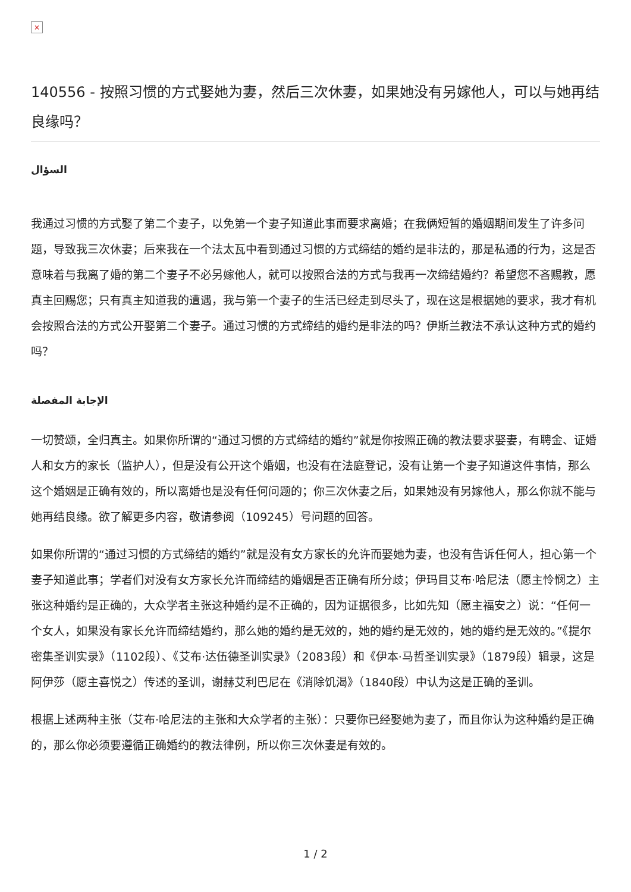×
140556 - 按照习惯的方式娶她为妻，然后三次休妻，如果她没有另嫁他人，可以与她再结良缘吗？
السؤال
我通过习惯的方式娶了第二个妻子，以免第一个妻子知道此事而要求离婚；在我俩短暂的婚姻期间发生了许多问题，导致我三次休妻；后来我在一个法太瓦中看到通过习惯的方式缔结的婚约是非法的，那是私通的行为，这是否意味着与我离了婚的第二个妻子不必另嫁他人，就可以按照合法的方式与我再一次缔结婚约？希望您不吝赐教，愿真主回赐您；只有真主知道我的遭遇，我与第一个妻子的生活已经走到尽头了，现在这是根据她的要求，我才有机会按照合法的方式公开娶第二个妻子。通过习惯的方式缔结的婚约是非法的吗？伊斯兰教法不承认这种方式的婚约吗？
الإجابة المفصلة
一切赞颂，全归真主。如果你所谓的“通过习惯的方式缔结的婚约”就是你按照正确的教法要求娶妻，有聘金、证婚人和女方的家长（监护人），但是没有公开这个婚姻，也没有在法庭登记，没有让第一个妻子知道这件事情，那么这个婚姻是正确有效的，所以离婚也是没有任何问题的；你三次休妻之后，如果她没有另嫁他人，那么你就不能与她再结良缘。欲了解更多内容，敬请参阅（109245）号问题的回答。
如果你所谓的“通过习惯的方式缔结的婚约”就是没有女方家长的允许而娶她为妻，也没有告诉任何人，担心第一个妻子知道此事；学者们对没有女方家长允许而缔结的婚姻是否正确有所分歧；伊玛目艾布·哈尼法（愿主怜悯之）主张这种婚约是正确的，大众学者主张这种婚约是不正确的，因为证据很多，比如先知（愿主福安之）说：“任何一个女人，如果没有家长允许而缔结婚约，那么她的婚约是无效的，她的婚约是无效的，她的婚约是无效的。”《提尔密集圣训实录》（1102段）、《艾布·达伍德圣训实录》（2083段）和《伊本·马哲圣训实录》（1879段）辑录，这是阿伊莎（愿主喜悦之）传述的圣训，谢赫艾利巴尼在《消除饥渴》（1840段）中认为这是正确的圣训。
根据上述两种主张（艾布·哈尼法的主张和大众学者的主张）：只要你已经娶她为妻了，而且你认为这种婚约是正确的，那么你必须要遵循正确婚约的教法律例，所以你三次休妻是有效的。
1 / 2